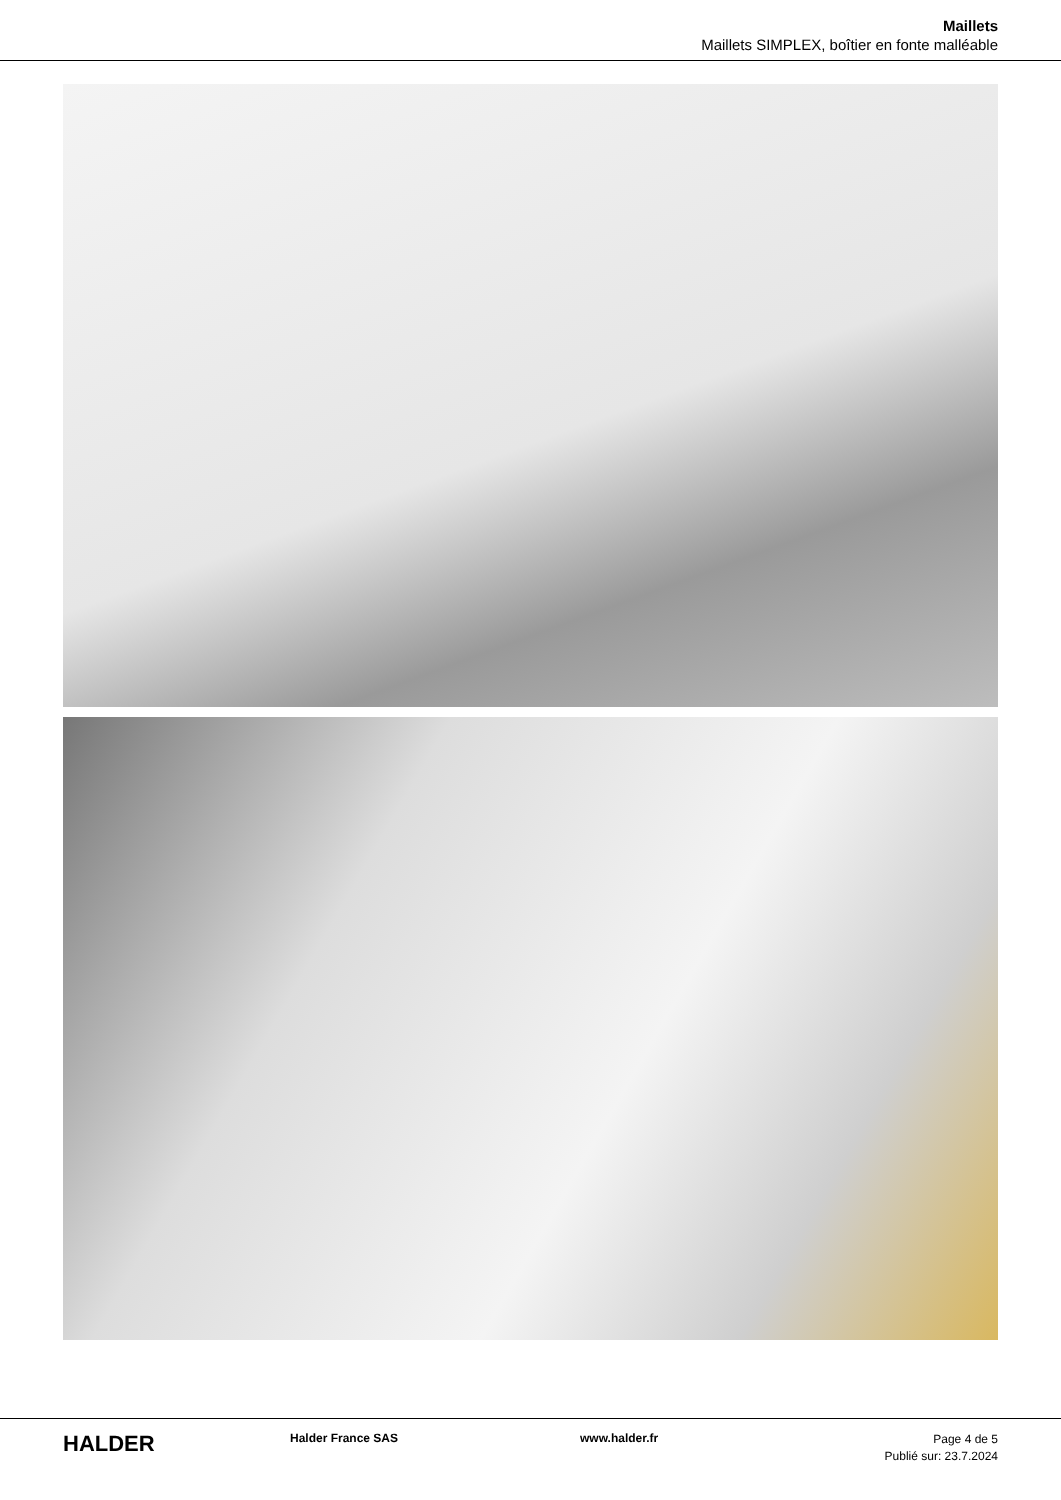Maillets
Maillets SIMPLEX, boîtier en fonte malléable
HALDER
Halder France SAS www.halder.fr
Page 4 de 5
Publié sur: 23.7.2024